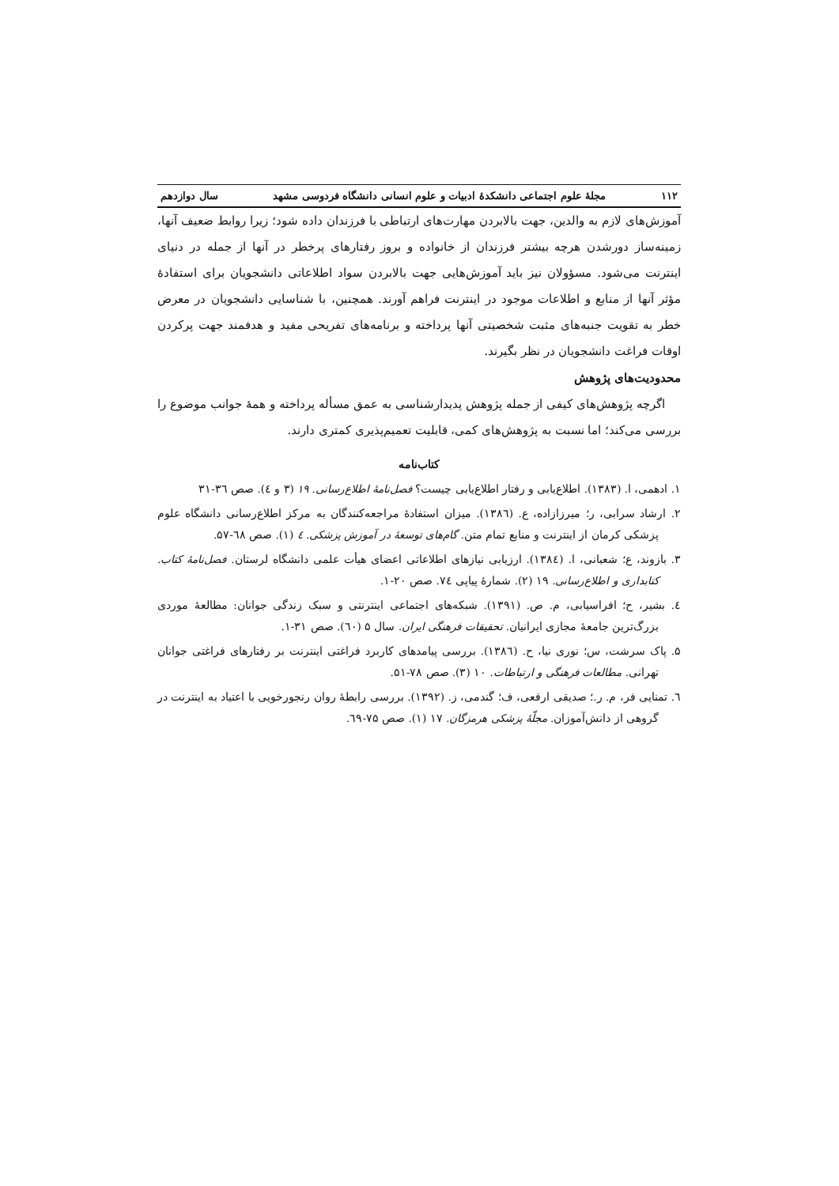۱۱۲ مجلۀ علوم اجتماعی دانشکدۀ ادبیات و علوم انسانی دانشگاه فردوسی مشهد سال دوازدهم
آموزش‌های لازم به والدین، جهت بالابردن مهارت‌های ارتباطی با فرزندان داده شود؛ زیرا روابط ضعیف آنها، زمینه‌ساز دورشدن هرچه بیشتر فرزندان از خانواده و بروز رفتارهای پرخطر در آنها از جمله در دنیای اینترنت می‌شود. مسؤولان نیز باید آموزش‌هایی جهت بالابردن سواد اطلاعاتی دانشجویان برای استفادۀ مؤثر آنها از منابع و اطلاعات موجود در اینترنت فراهم آورند. همچنین، با شناسایی دانشجویان در معرض خطر به تقویت جنبه‌های مثبت شخصیتی آنها پرداخته و برنامه‌های تفریحی مفید و هدفمند جهت پرکردن اوقات فراغت دانشجویان در نظر بگیرند.
محدودیت‌های پژوهش
اگرچه پژوهش‌های کیفی از جمله پژوهش پدیدارشناسی به عمق مسأله پرداخته و همۀ جوانب موضوع را بررسی می‌کند؛ اما نسبت به پژوهش‌های کمی، قابلیت تعمیم‌پذیری کمتری دارند.
کتاب‌نامه
۱. ادهمی، ا. (۱۳۸۳). اطلاع‌یابی و رفتار اطلاع‌یابی چیست؟ فصل‌نامۀ اطلاع‌رسانی. ۱۹ (۳ و ٤). صص ۳٦-۳۱
۲. ارشاد سرابی، ر؛ میرزازاده، ع. (۱۳۸٦). میزان استفادۀ مراجعه‌کنندگان به مرکز اطلاع‌رسانی دانشگاه علوم پزشکی کرمان از اینترنت و منابع تمام متن. گام‌های توسعۀ در آموزش پزشکی. ٤ (۱). صص ٦۸-۵۷.
۳. بازوند، ع؛ شعبانی، ا. (۱۳۸٤). ارزیابی نیازهای اطلاعاتی اعضای هیأت علمی دانشگاه لرستان. فصل‌نامۀ کتاب. کتابداری و اطلاع‌رسانی. ۱۹ (۲). شمارۀ پیاپی ۷٤. صص ۲۰-۱.
٤. بشیر، ح؛ افراسیابی، م. ص. (۱۳۹۱). شبکه‌های اجتماعی اینترنتی و سبک زندگی جوانان: مطالعۀ موردی بزرگ‌ترین جامعۀ مجازی ایرانیان. تحقیقات فرهنگی ایران. سال ۵ (٦۰). صص ۳۱-۱.
۵. پاک سرشت، س؛ نوری نیا، ح. (۱۳۸٦). بررسی پیامدهای کاربرد فراغتی اینترنت بر رفتارهای فراغتی جوانان تهرانی. مطالعات فرهنگی و ارتباطات. ۱۰ (۳). صص ۷۸-۵۱.
٦. تمنایی فر، م. ر.؛ صدیقی ارفعی، ف؛ گندمی، ز. (۱۳۹۲). بررسی رابطۀ روان رنجورخویی با اعتیاد به اینترنت در گروهی از دانش‌آموزان. مجلّۀ پزشکی هرمزگان. ۱۷ (۱). صص ۷۵-٦۹.